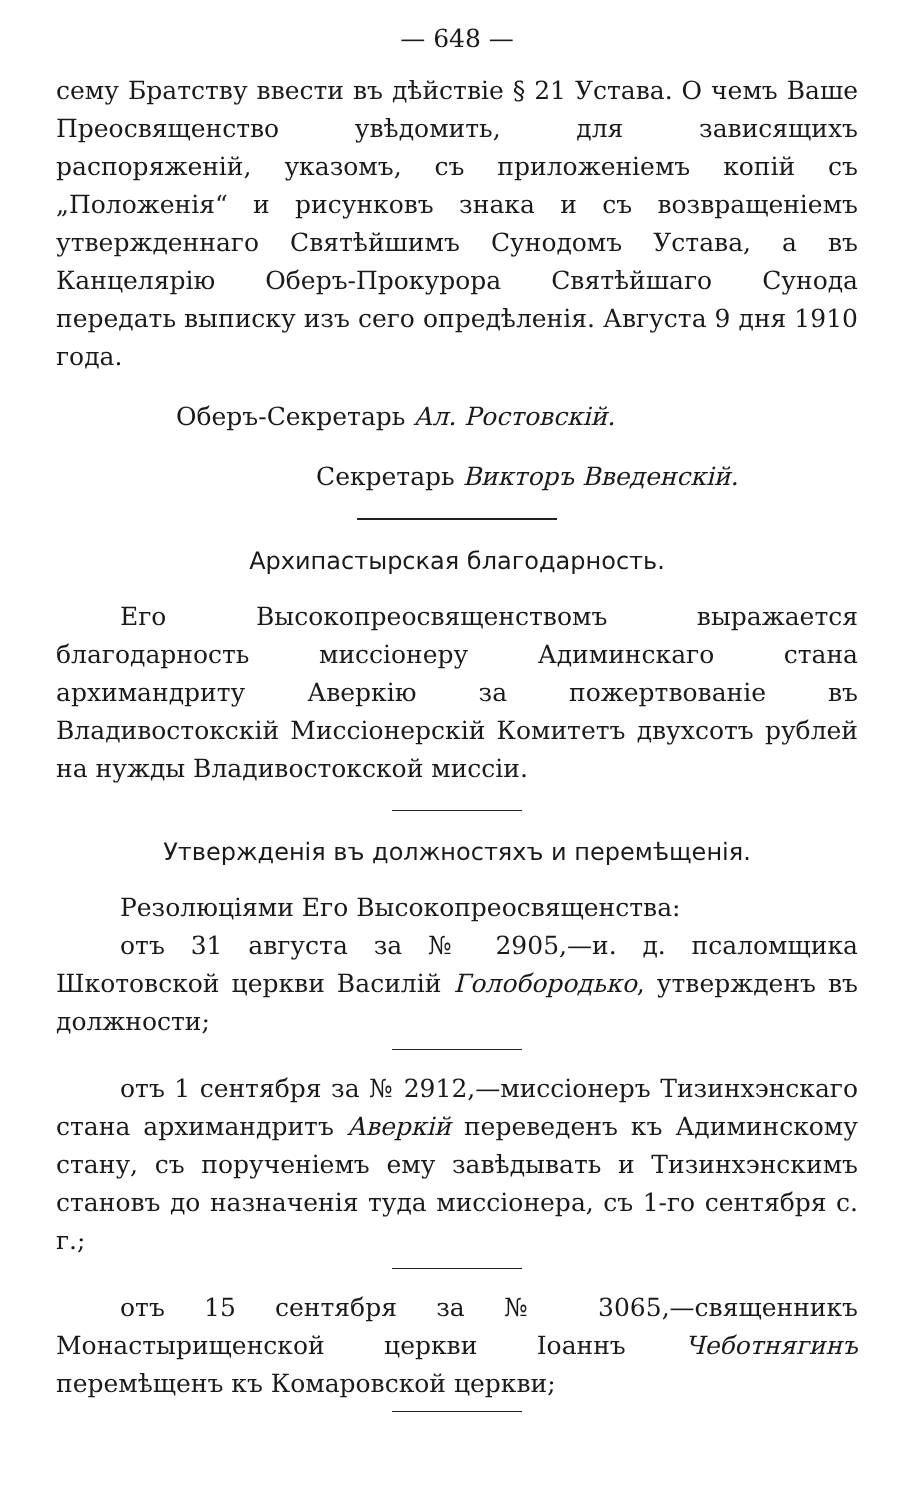— 648 —
сему Братству ввести въ дѣйствіе § 21 Устава. О чемъ Ваше Преосвященство увѣдомить, для зависящихъ распоряженій, указомъ, съ приложеніемъ копій съ „Положенія“ и рисунковъ знака и съ возвращеніемъ утвержденнаго Святѣйшимъ Сунодомъ Устава, а въ Канцелярію Оберъ-Прокурора Святѣйшаго Сунода передать выписку изъ сего опредѣленія. Августа 9 дня 1910 года.
Оберъ-Секретарь Ал. Ростовскій.
Секретарь Викторъ Введенскій.
Архипастырская благодарность.
Его Высокопреосвященствомъ выражается благодарность миссіонеру Адиминскаго стана архимандриту Аверкію за пожертвованіе въ Владивостокскій Миссіонерскій Комитетъ двухсотъ рублей на нужды Владивостокской миссіи.
Утвержденія въ должностяхъ и перемѣщенія.
Резолюціями Его Высокопреосвященства:
отъ 31 августа за № 2905,—и. д. псаломщика Шкотовской церкви Василій Голобородько, утвержденъ въ должности;
отъ 1 сентября за № 2912,—миссіонеръ Тизинхэнскаго стана архимандритъ Аверкій переведенъ къ Адиминскому стану, съ порученіемъ ему завѣдывать и Тизинхэнскимъ становъ до назначенія туда миссіонера, съ 1-го сентября с. г.;
отъ 15 сентября за № 3065,—священникъ Монастырищенской церкви Іоаннъ Чеботнягинъ перемѣщенъ къ Комаровской церкви;